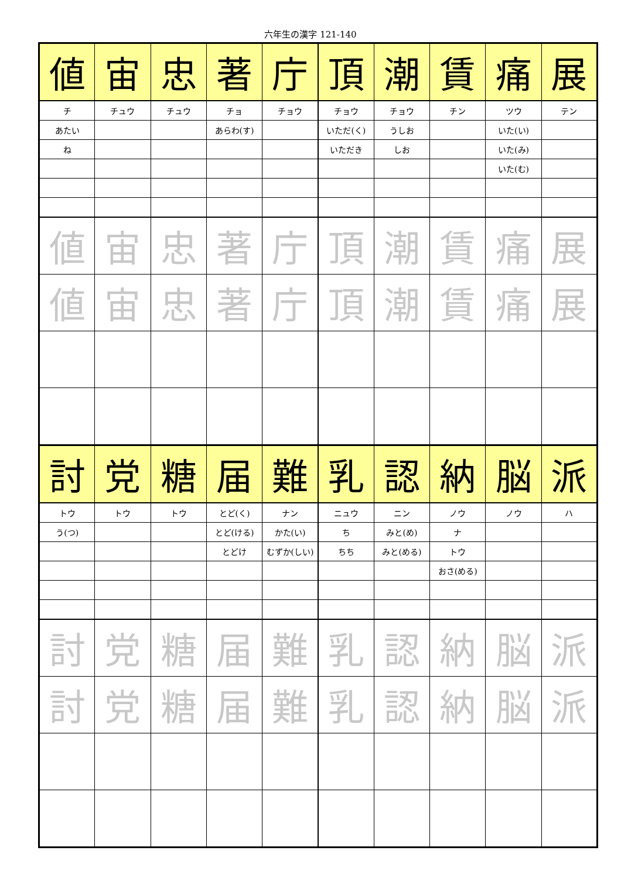六年生の漢字 121-140
| 値 | 宙 | 忠 | 著 | 庁 | 頂 | 潮 | 賃 | 痛 | 展 |
| チ | チュウ | チュウ | チョ | チョウ | チョウ | チョウ | チン | ツウ | テン |
| あたい | | | あらわ(す) | | いただ(く) | うしお | | いた(い) | |
| ね | | | | | いただき | しお | | いた(み) | |
| | | | | | | | | いた(む) | |
| 値 | 宙 | 忠 | 著 | 庁 | 頂 | 潮 | 賃 | 痛 | 展 |
| 値 | 宙 | 忠 | 著 | 庁 | 頂 | 潮 | 賃 | 痛 | 展 |
| 討 | 党 | 糖 | 届 | 難 | 乳 | 認 | 納 | 脳 | 派 |
| トウ | トウ | トウ | とど(く) | ナン | ニュウ | ニン | ノウ | ノウ | ハ |
| う(つ) | | | とど(ける) | かた(い) | ち | みと(め) | ナ | | |
| | | | とどけ | むずか(しい) | ちち | みと(める) | トウ | | |
| | | | | | | | おさ(める) | | |
| 討 | 党 | 糖 | 届 | 難 | 乳 | 認 | 納 | 脳 | 派 |
| 討 | 党 | 糖 | 届 | 難 | 乳 | 認 | 納 | 脳 | 派 |